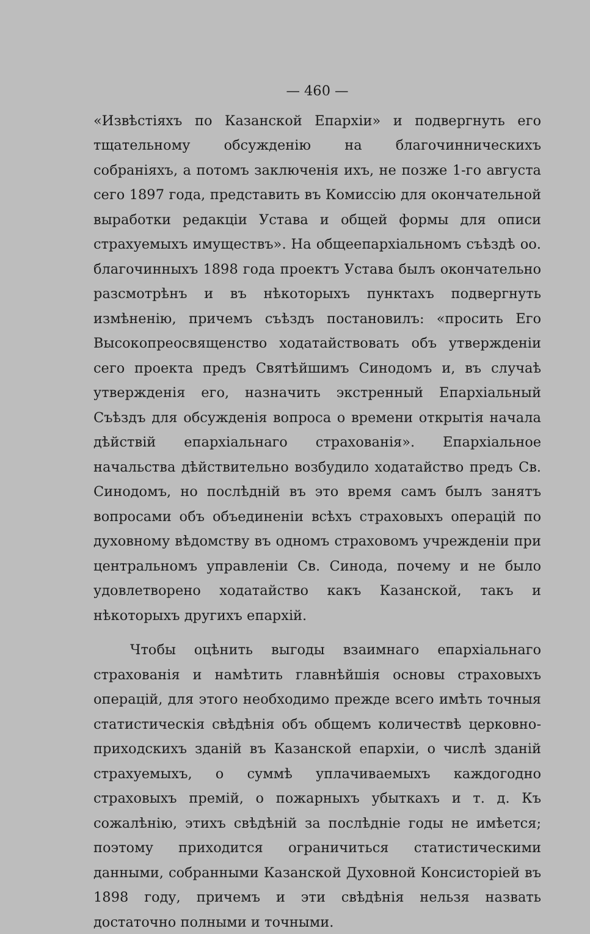— 460 —
«Извѣстіяхъ по Казанской Епархіи» и подвергнуть его тщательному обсужденію на благочинническихъ собраніяхъ, а потомъ заключенія ихъ, не позже 1-го августа сего 1897 года, представить въ Комиссію для окончательной выработки редакціи Устава и общей формы для описи страхуемыхъ имуществъ». На общеепархіальномъ съѣздѣ оо. благочинныхъ 1898 года проектъ Устава былъ окончательно разсмотрѣнъ и въ нѣкоторыхъ пунктахъ подвергнуть измѣненію, причемъ съѣздъ постановилъ: «просить Его Высокопреосвященство ходатайствовать объ утвержденіи сего проекта предъ Святѣйшимъ Синодомъ и, въ случаѣ утвержденія его, назначить экстренный Епархіальный Съѣздъ для обсужденія вопроса о времени открытія начала дѣйствій епархіальнаго страхованія». Епархіальное начальства дѣйствительно возбудило ходатайство предъ Св. Синодомъ, но послѣдній въ это время самъ былъ занятъ вопросами объ объединеніи всѣхъ страховыхъ операцій по духовному вѣдомству въ одномъ страховомъ учрежденіи при центральномъ управленіи Св. Синода, почему и не было удовлетворено ходатайство какъ Казанской, такъ и нѣкоторыхъ другихъ епархій.
Чтобы оцѣнить выгоды взаимнаго епархіальнаго страхованія и намѣтить главнѣйшія основы страховыхъ операцій, для этого необходимо прежде всего имѣть точныя статистическія свѣдѣнія объ общемъ количествѣ церковно-приходскихъ зданій въ Казанской епархіи, о числѣ зданій страхуемыхъ, о суммѣ уплачиваемыхъ каждогодно страховыхъ премій, о пожарныхъ убыткахъ и т. д. Къ сожалѣнію, этихъ свѣдѣній за послѣдніе годы не имѣется; поэтому приходится ограничиться статистическими данными, собранными Казанской Духовной Консисторіей въ 1898 году, причемъ и эти свѣдѣнія нельзя назвать достаточно полными и точными.